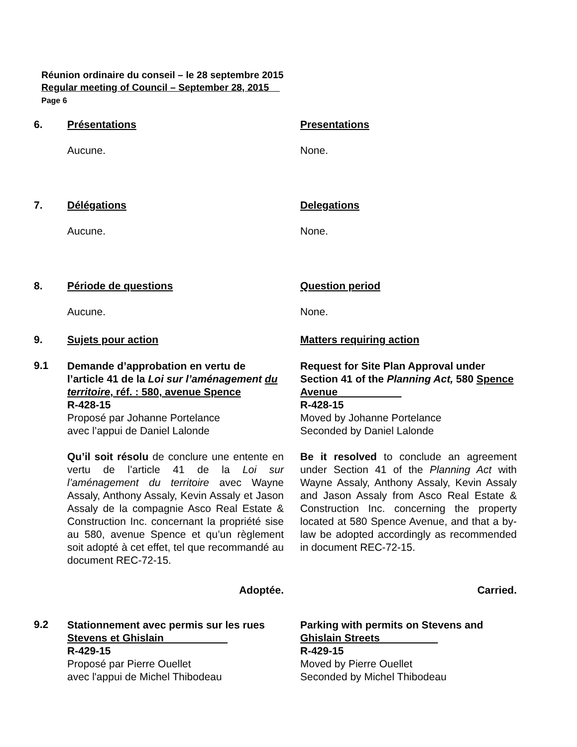Réunion ordinaire du conseil – le 28 septembre 2015
Regular meeting of Council – September 28, 2015
Page 6
6. Présentations Presentations
Aucune. None.
7. Délégations Delegations
Aucune. None.
8. Période de questions Question period
Aucune. None.
9. Sujets pour action Matters requiring action
9.1
Demande d’approbation en vertu de l’article 41 de la Loi sur l’aménagement du territoire, réf. : 580, avenue Spence
R-428-15
Proposé par Johanne Portelance
avec l’appui de Daniel Lalonde
Qu’il soit résolu de conclure une entente en vertu de l’article 41 de la Loi sur l’aménagement du territoire avec Wayne Assaly, Anthony Assaly, Kevin Assaly et Jason Assaly de la compagnie Asco Real Estate & Construction Inc. concernant la propriété sise au 580, avenue Spence et qu’un règlement soit adopté à cet effet, tel que recommandé au document REC-72-15.
Adoptée.
Request for Site Plan Approval under Section 41 of the Planning Act, 580 Spence Avenue
R-428-15
Moved by Johanne Portelance
Seconded by Daniel Lalonde
Be it resolved to conclude an agreement under Section 41 of the Planning Act with Wayne Assaly, Anthony Assaly, Kevin Assaly and Jason Assaly from Asco Real Estate & Construction Inc. concerning the property located at 580 Spence Avenue, and that a by-law be adopted accordingly as recommended in document REC-72-15.
Carried.
9.2
Stationnement avec permis sur les rues Stevens et Ghislain
R-429-15
Proposé par Pierre Ouellet
avec l'appui de Michel Thibodeau
Parking with permits on Stevens and Ghislain Streets
R-429-15
Moved by Pierre Ouellet
Seconded by Michel Thibodeau